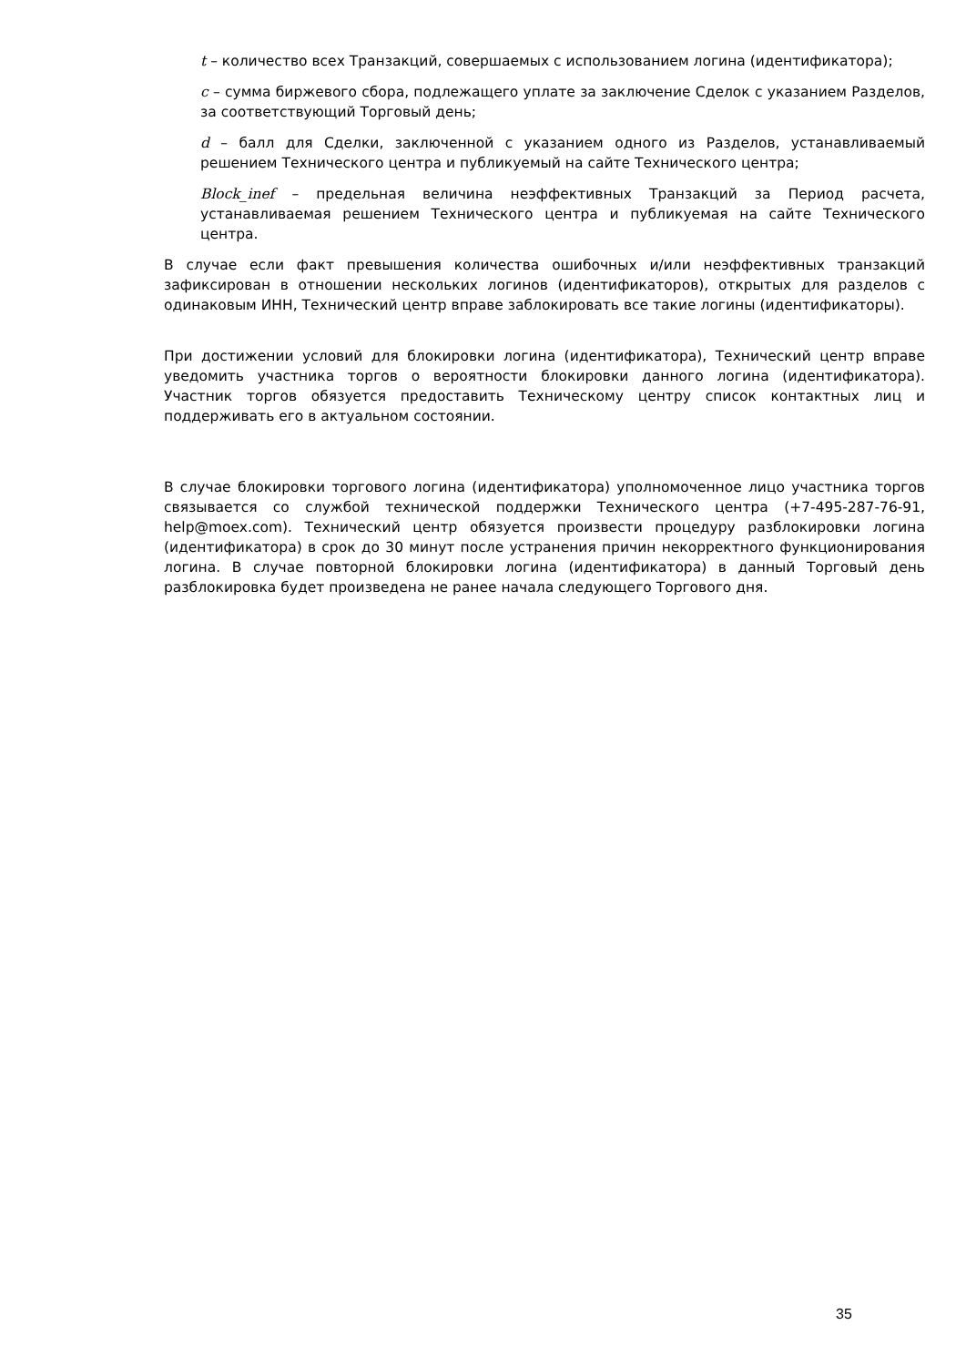t – количество всех Транзакций, совершаемых с использованием логина (идентификатора);
c – сумма биржевого сбора, подлежащего уплате за заключение Сделок с указанием Разделов, за соответствующий Торговый день;
d – балл для Сделки, заключенной с указанием одного из Разделов, устанавливаемый решением Технического центра и публикуемый на сайте Технического центра;
Block_inef – предельная величина неэффективных Транзакций за Период расчета, устанавливаемая решением Технического центра и публикуемая на сайте Технического центра.
В случае если факт превышения количества ошибочных и/или неэффективных транзакций зафиксирован в отношении нескольких логинов (идентификаторов), открытых для разделов с одинаковым ИНН, Технический центр вправе заблокировать все такие логины (идентификаторы).
При достижении условий для блокировки логина (идентификатора), Технический центр вправе уведомить участника торгов о вероятности блокировки данного логина (идентификатора). Участник торгов обязуется предоставить Техническому центру список контактных лиц и поддерживать его в актуальном состоянии.
В случае блокировки торгового логина (идентификатора) уполномоченное лицо участника торгов связывается со службой технической поддержки Технического центра (+7-495-287-76-91, help@moex.com). Технический центр обязуется произвести процедуру разблокировки логина (идентификатора) в срок до 30 минут после устранения причин некорректного функционирования логина. В случае повторной блокировки логина (идентификатора) в данный Торговый день разблокировка будет произведена не ранее начала следующего Торгового дня.
35